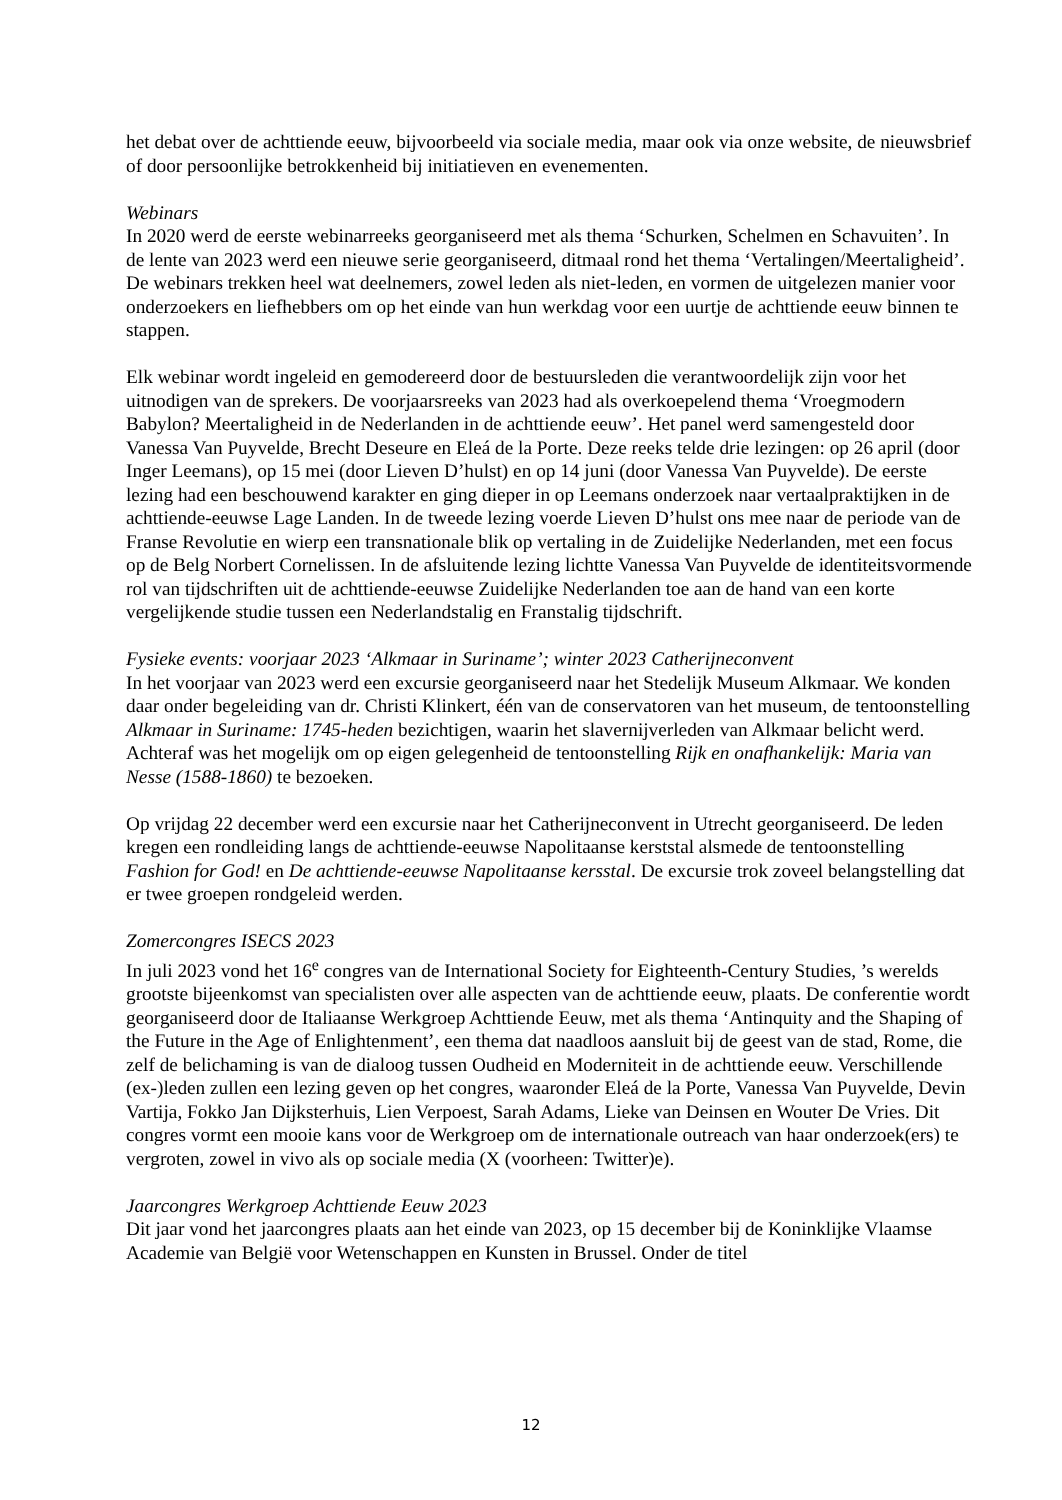het debat over de achttiende eeuw, bijvoorbeeld via sociale media, maar ook via onze website, de nieuwsbrief of door persoonlijke betrokkenheid bij initiatieven en evenementen.
Webinars
In 2020 werd de eerste webinarreeks georganiseerd met als thema ‘Schurken, Schelmen en Schavuiten’. In de lente van 2023 werd een nieuwe serie georganiseerd, ditmaal rond het thema ‘Vertalingen/Meertaligheid’. De webinars trekken heel wat deelnemers, zowel leden als niet-leden, en vormen de uitgelezen manier voor onderzoekers en liefhebbers om op het einde van hun werkdag voor een uurtje de achttiende eeuw binnen te stappen.
Elk webinar wordt ingeleid en gemodereerd door de bestuursleden die verantwoordelijk zijn voor het uitnodigen van de sprekers. De voorjaarsreeks van 2023 had als overkoepelend thema ‘Vroegmodern Babylon? Meertaligheid in de Nederlanden in de achttiende eeuw’. Het panel werd samengesteld door Vanessa Van Puyvelde, Brecht Deseure en Eleá de la Porte. Deze reeks telde drie lezingen: op 26 april (door Inger Leemans), op 15 mei (door Lieven D’hulst) en op 14 juni (door Vanessa Van Puyvelde). De eerste lezing had een beschouwend karakter en ging dieper in op Leemans onderzoek naar vertaalpraktijken in de achttiende-eeuwse Lage Landen. In de tweede lezing voerde Lieven D’hulst ons mee naar de periode van de Franse Revolutie en wierp een transnationale blik op vertaling in de Zuidelijke Nederlanden, met een focus op de Belg Norbert Cornelissen. In de afsluitende lezing lichtte Vanessa Van Puyvelde de identiteitsvormende rol van tijdschriften uit de achttiende-eeuwse Zuidelijke Nederlanden toe aan de hand van een korte vergelijkende studie tussen een Nederlandstalig en Franstalig tijdschrift.
Fysieke events: voorjaar 2023 ‘Alkmaar in Suriname’; winter 2023 Catherijneconvent
In het voorjaar van 2023 werd een excursie georganiseerd naar het Stedelijk Museum Alkmaar. We konden daar onder begeleiding van dr. Christi Klinkert, één van de conservatoren van het museum, de tentoonstelling Alkmaar in Suriname: 1745-heden bezichtigen, waarin het slavernijverleden van Alkmaar belicht werd. Achteraf was het mogelijk om op eigen gelegenheid de tentoonstelling Rijk en onafhankelijk: Maria van Nesse (1588-1860) te bezoeken.
Op vrijdag 22 december werd een excursie naar het Catherijneconvent in Utrecht georganiseerd. De leden kregen een rondleiding langs de achttiende-eeuwse Napolitaanse kerststal alsmede de tentoonstelling Fashion for God! en De achttiende-eeuwse Napolitaanse kersstal. De excursie trok zoveel belangstelling dat er twee groepen rondgeleid werden.
Zomercongres ISECS 2023
In juli 2023 vond het 16<sup>e</sup> congres van de International Society for Eighteenth-Century Studies, ’s werelds grootste bijeenkomst van specialisten over alle aspecten van de achttiende eeuw, plaats. De conferentie wordt georganiseerd door de Italiaanse Werkgroep Achttiende Eeuw, met als thema ‘Antinquity and the Shaping of the Future in the Age of Enlightenment’, een thema dat naadloos aansluit bij de geest van de stad, Rome, die zelf de belichaming is van de dialoog tussen Oudheid en Moderniteit in de achttiende eeuw. Verschillende (ex-)leden zullen een lezing geven op het congres, waaronder Eleá de la Porte, Vanessa Van Puyvelde, Devin Vartija, Fokko Jan Dijksterhuis, Lien Verpoest, Sarah Adams, Lieke van Deinsen en Wouter De Vries. Dit congres vormt een mooie kans voor de Werkgroep om de internationale outreach van haar onderzoek(ers) te vergroten, zowel in vivo als op sociale media (X (voorheen: Twitter)e).
Jaarcongres Werkgroep Achttiende Eeuw 2023
Dit jaar vond het jaarcongres plaats aan het einde van 2023, op 15 december bij de Koninklijke Vlaamse Academie van België voor Wetenschappen en Kunsten in Brussel. Onder de titel
12